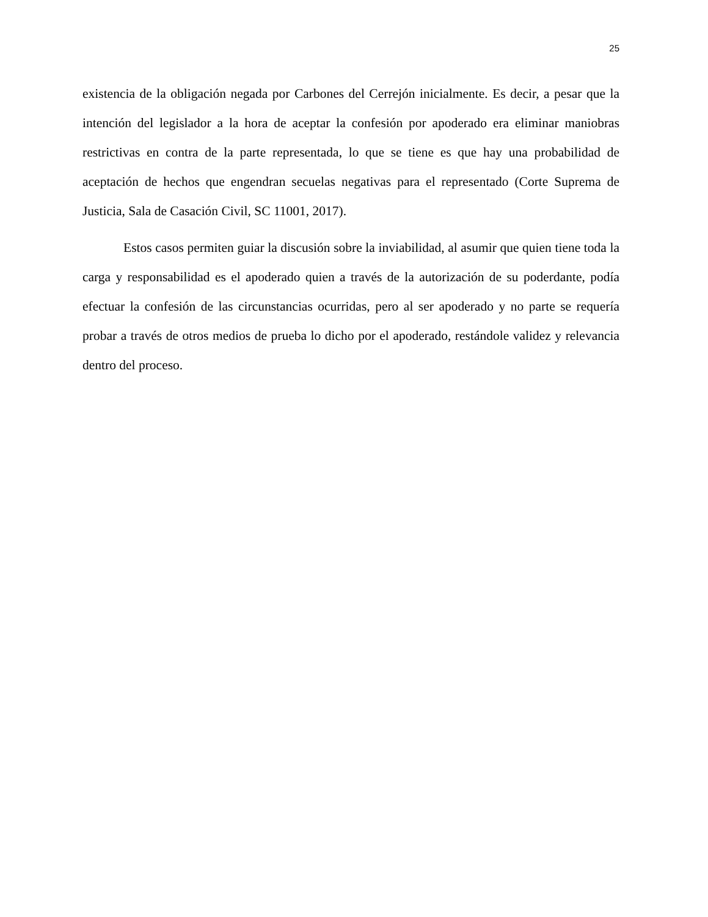25
existencia de la obligación negada por Carbones del Cerrejón inicialmente. Es decir, a pesar que la intención del legislador a la hora de aceptar la confesión por apoderado era eliminar maniobras restrictivas en contra de la parte representada, lo que se tiene es que hay una probabilidad de aceptación de hechos que engendran secuelas negativas para el representado (Corte Suprema de Justicia, Sala de Casación Civil, SC 11001, 2017).
Estos casos permiten guiar la discusión sobre la inviabilidad, al asumir que quien tiene toda la carga y responsabilidad es el apoderado quien a través de la autorización de su poderdante, podía efectuar la confesión de las circunstancias ocurridas, pero al ser apoderado y no parte se requería probar a través de otros medios de prueba lo dicho por el apoderado, restándole validez y relevancia dentro del proceso.